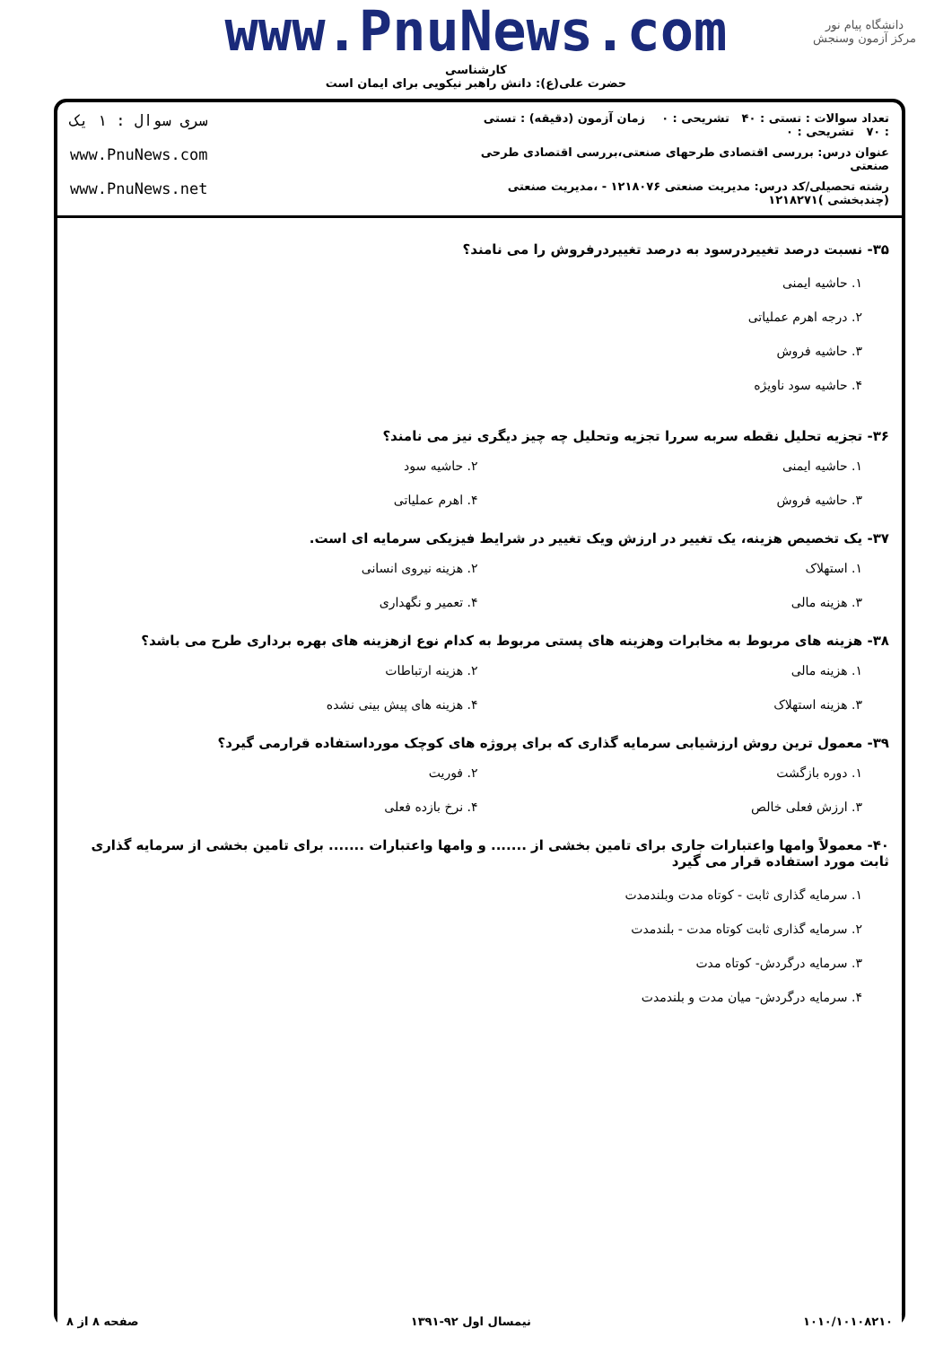www.PnuNews.com
کارشناسی
حضرت علی(ع): دانش راهبر نیکویی برای ایمان است
دانشگاه پیام نور
مرکز آزمون وسنجش
تعداد سوالات : تستی : ۴۰ تشریحی : ۰ زمان آزمون (دقیقه) : تستی : ۷۰ تشریحی : ۰
سری سوال : ۱ یک
عنوان درس: بررسی اقتصادی طرحهای صنعتی،بررسی اقتصادی طرحی صنعتی
www.PnuNews.com
رشته تحصیلی/کد درس: مدیریت صنعتی ۱۲۱۸۰۷۶ - ،مدیریت صنعتی (چندبخشی )۱۲۱۸۲۷۱
www.PnuNews.net
۳۵- نسبت درصد تغییردرسود به درصد تغییردرفروش را می نامند؟
۱. حاشیه ایمنی
۲. درجه اهرم عملیاتی
۳. حاشیه فروش
۴. حاشیه سود ناویژه
۳۶- تجزیه تحلیل نقطه سربه سررا تجزیه وتحلیل چه چیز دیگری نیز می نامند؟
۱. حاشیه ایمنی
۲. حاشیه سود
۳. حاشیه فروش
۴. اهرم عملیاتی
۳۷- یک تخصیص هزینه، یک تغییر در ارزش ویک تغییر در شرایط فیزیکی سرمایه ای است.
۱. استهلاک
۲. هزینه نیروی انسانی
۳. هزینه مالی
۴. تعمیر و نگهداری
۳۸- هزینه های مربوط به مخابرات وهزینه های پستی مربوط به کدام نوع ازهزینه های بهره برداری طرح می باشد؟
۱. هزینه مالی
۲. هزینه ارتباطات
۳. هزینه استهلاک
۴. هزینه های پیش بینی نشده
۳۹- معمول ترین روش ارزشیابی سرمایه گذاری که برای پروژه های کوچک مورداستفاده قرارمی گیرد؟
۱. دوره بازگشت
۲. فوریت
۳. ارزش فعلی خالص
۴. نرخ بازده فعلی
۴۰- معمولاً وامها واعتبارات جاری برای تامین بخشی از ....... و وامها واعتبارات ....... برای تامین بخشی از سرمایه گذاری ثابت مورد استفاده قرار می گیرد
۱. سرمایه گذاری ثابت - کوتاه مدت وبلندمدت
۲. سرمایه گذاری ثابت کوتاه مدت - بلندمدت
۳. سرمایه درگردش- کوتاه مدت
۴. سرمایه درگردش- میان مدت و بلندمدت
۱۰۱۰/۱۰۱۰۸۲۱۰ نیمسال اول ۹۲-۱۳۹۱ صفحه ۸ از ۸